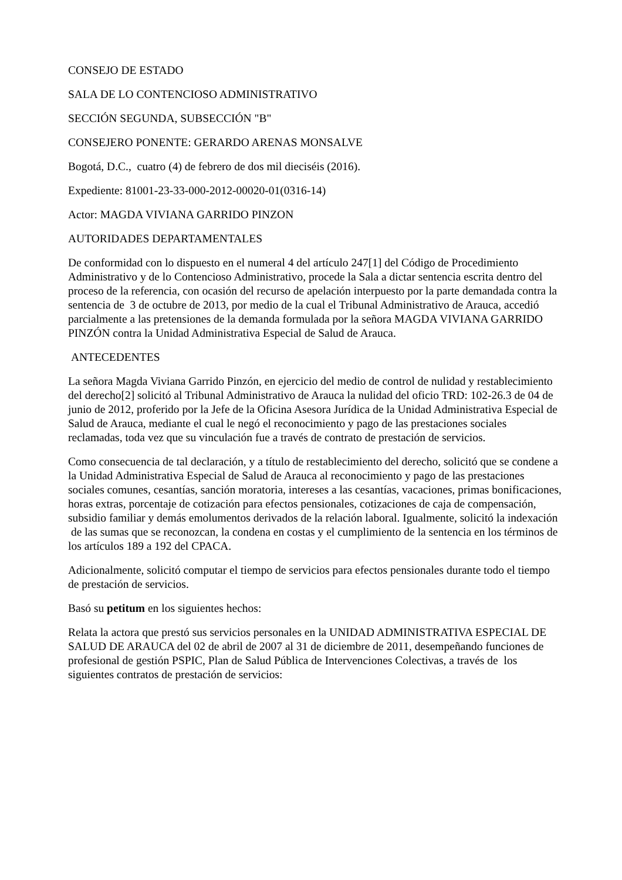CONSEJO DE ESTADO
SALA DE LO CONTENCIOSO ADMINISTRATIVO
SECCIÓN SEGUNDA, SUBSECCIÓN "B"
CONSEJERO PONENTE: GERARDO ARENAS MONSALVE
Bogotá, D.C., cuatro (4) de febrero de dos mil dieciséis (2016).
Expediente: 81001-23-33-000-2012-00020-01(0316-14)
Actor: MAGDA VIVIANA GARRIDO PINZON
AUTORIDADES DEPARTAMENTALES
De conformidad con lo dispuesto en el numeral 4 del artículo 247[1] del Código de Procedimiento Administrativo y de lo Contencioso Administrativo, procede la Sala a dictar sentencia escrita dentro del proceso de la referencia, con ocasión del recurso de apelación interpuesto por la parte demandada contra la sentencia de 3 de octubre de 2013, por medio de la cual el Tribunal Administrativo de Arauca, accedió parcialmente a las pretensiones de la demanda formulada por la señora MAGDA VIVIANA GARRIDO PINZÓN contra la Unidad Administrativa Especial de Salud de Arauca.
ANTECEDENTES
La señora Magda Viviana Garrido Pinzón, en ejercicio del medio de control de nulidad y restablecimiento del derecho[2] solicitó al Tribunal Administrativo de Arauca la nulidad del oficio TRD: 102-26.3 de 04 de junio de 2012, proferido por la Jefe de la Oficina Asesora Jurídica de la Unidad Administrativa Especial de Salud de Arauca, mediante el cual le negó el reconocimiento y pago de las prestaciones sociales reclamadas, toda vez que su vinculación fue a través de contrato de prestación de servicios.
Como consecuencia de tal declaración, y a título de restablecimiento del derecho, solicitó que se condene a la Unidad Administrativa Especial de Salud de Arauca al reconocimiento y pago de las prestaciones sociales comunes, cesantías, sanción moratoria, intereses a las cesantías, vacaciones, primas bonificaciones, horas extras, porcentaje de cotización para efectos pensionales, cotizaciones de caja de compensación, subsidio familiar y demás emolumentos derivados de la relación laboral. Igualmente, solicitó la indexación de las sumas que se reconozcan, la condena en costas y el cumplimiento de la sentencia en los términos de los artículos 189 a 192 del CPACA.
Adicionalmente, solicitó computar el tiempo de servicios para efectos pensionales durante todo el tiempo de prestación de servicios.
Basó su petitum en los siguientes hechos:
Relata la actora que prestó sus servicios personales en la UNIDAD ADMINISTRATIVA ESPECIAL DE SALUD DE ARAUCA del 02 de abril de 2007 al 31 de diciembre de 2011, desempeñando funciones de profesional de gestión PSPIC, Plan de Salud Pública de Intervenciones Colectivas, a través de los siguientes contratos de prestación de servicios: